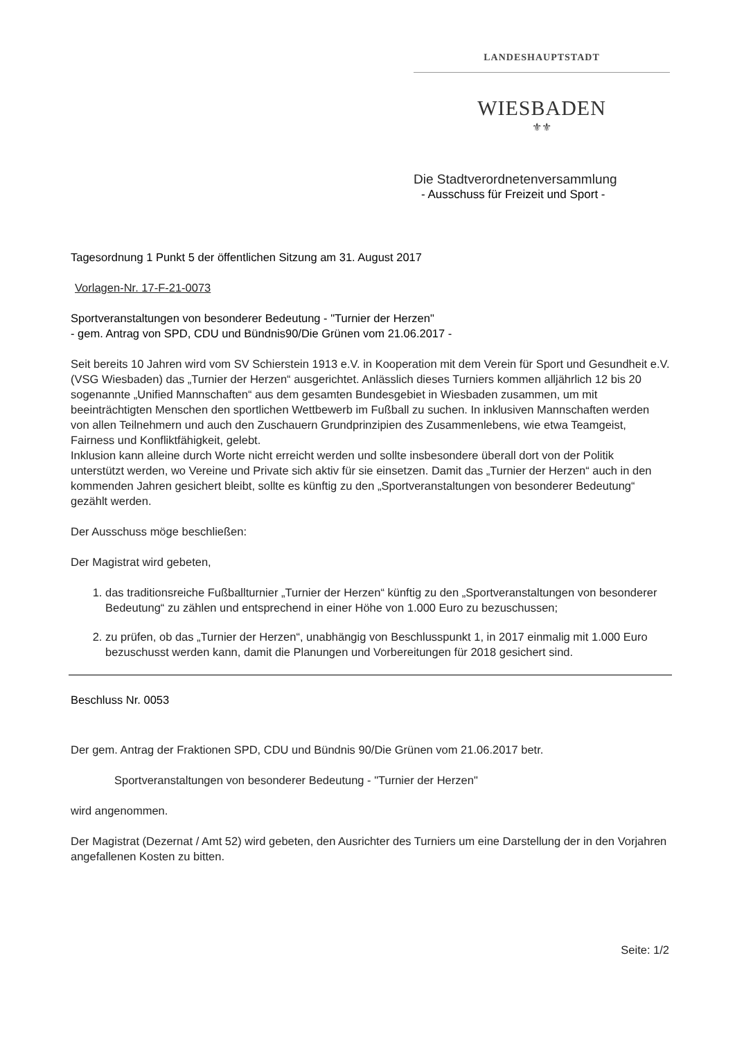LANDESHAUPTSTADT
WIESBADEN
⚜⚜
Die Stadtverordnetenversammlung
- Ausschuss für Freizeit und Sport -
Tagesordnung 1 Punkt 5 der öffentlichen Sitzung am 31. August 2017
Vorlagen-Nr. 17-F-21-0073
Sportveranstaltungen von besonderer Bedeutung - "Turnier der Herzen"
- gem. Antrag von SPD, CDU und Bündnis90/Die Grünen vom 21.06.2017 -
Seit bereits 10 Jahren wird vom SV Schierstein 1913 e.V. in Kooperation mit dem Verein für Sport und Gesundheit e.V. (VSG Wiesbaden) das „Turnier der Herzen“ ausgerichtet. Anlässlich dieses Turniers kommen alljährlich 12 bis 20 sogenannte „Unified Mannschaften“ aus dem gesamten Bundesgebiet in Wiesbaden zusammen, um mit beeinträchtigten Menschen den sportlichen Wettbewerb im Fußball zu suchen. In inklusiven Mannschaften werden von allen Teilnehmern und auch den Zuschauern Grundprinzipien des Zusammenlebens, wie etwa Teamgeist, Fairness und Konfliktfähigkeit, gelebt.
Inklusion kann alleine durch Worte nicht erreicht werden und sollte insbesondere überall dort von der Politik unterstützt werden, wo Vereine und Private sich aktiv für sie einsetzen. Damit das „Turnier der Herzen“ auch in den kommenden Jahren gesichert bleibt, sollte es künftig zu den „Sportveranstaltungen von besonderer Bedeutung“ gezählt werden.
Der Ausschuss möge beschließen:
Der Magistrat wird gebeten,
1. das traditionsreiche Fußballturnier „Turnier der Herzen“ künftig zu den „Sportveranstaltungen von besonderer Bedeutung“ zu zählen und entsprechend in einer Höhe von 1.000 Euro zu bezuschussen;
2. zu prüfen, ob das „Turnier der Herzen“, unabhängig von Beschlusspunkt 1, in 2017 einmalig mit 1.000 Euro bezuschusst werden kann, damit die Planungen und Vorbereitungen für 2018 gesichert sind.
Beschluss Nr. 0053
Der gem. Antrag der Fraktionen SPD, CDU und Bündnis 90/Die Grünen vom 21.06.2017 betr.
Sportveranstaltungen von besonderer Bedeutung - "Turnier der Herzen"
wird angenommen.
Der Magistrat (Dezernat / Amt 52) wird gebeten, den Ausrichter des Turniers um eine Darstellung der in den Vorjahren angefallenen Kosten zu bitten.
Seite: 1/2